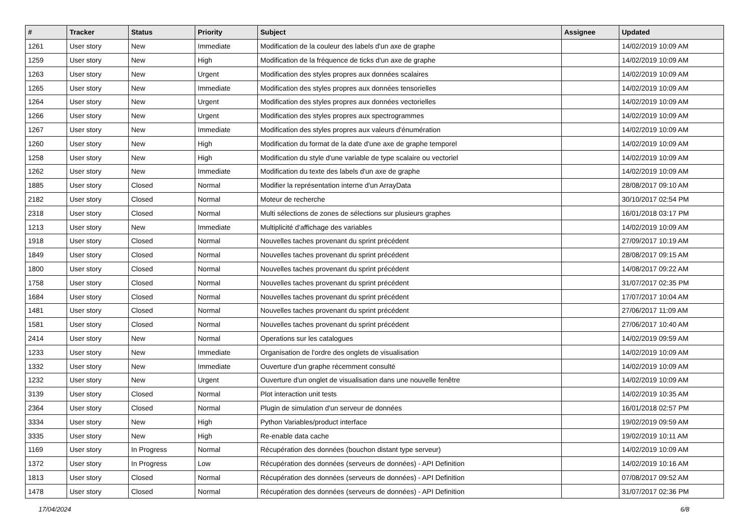| # | Tracker | Status | Priority | Subject | Assignee | Updated |
| --- | --- | --- | --- | --- | --- | --- |
| 1261 | User story | New | Immediate | Modification de la couleur des labels d'un axe de graphe | | 14/02/2019 10:09 AM |
| 1259 | User story | New | High | Modification de la fréquence de ticks d'un axe de graphe | | 14/02/2019 10:09 AM |
| 1263 | User story | New | Urgent | Modification des styles propres aux données scalaires | | 14/02/2019 10:09 AM |
| 1265 | User story | New | Immediate | Modification des styles propres aux données tensorielles | | 14/02/2019 10:09 AM |
| 1264 | User story | New | Urgent | Modification des styles propres aux données vectorielles | | 14/02/2019 10:09 AM |
| 1266 | User story | New | Urgent | Modification des styles propres aux spectrogrammes | | 14/02/2019 10:09 AM |
| 1267 | User story | New | Immediate | Modification des styles propres aux valeurs d'énumération | | 14/02/2019 10:09 AM |
| 1260 | User story | New | High | Modification du format de la date d'une axe de graphe temporel | | 14/02/2019 10:09 AM |
| 1258 | User story | New | High | Modification du style d'une variable de type scalaire ou vectoriel | | 14/02/2019 10:09 AM |
| 1262 | User story | New | Immediate | Modification du texte des labels d'un axe de graphe | | 14/02/2019 10:09 AM |
| 1885 | User story | Closed | Normal | Modifier la représentation interne d'un ArrayData | | 28/08/2017 09:10 AM |
| 2182 | User story | Closed | Normal | Moteur de recherche | | 30/10/2017 02:54 PM |
| 2318 | User story | Closed | Normal | Multi sélections de zones de sélections sur plusieurs graphes | | 16/01/2018 03:17 PM |
| 1213 | User story | New | Immediate | Multiplicité d'affichage des variables | | 14/02/2019 10:09 AM |
| 1918 | User story | Closed | Normal | Nouvelles taches provenant du sprint précédent | | 27/09/2017 10:19 AM |
| 1849 | User story | Closed | Normal | Nouvelles taches provenant du sprint précédent | | 28/08/2017 09:15 AM |
| 1800 | User story | Closed | Normal | Nouvelles taches provenant du sprint précédent | | 14/08/2017 09:22 AM |
| 1758 | User story | Closed | Normal | Nouvelles taches provenant du sprint précédent | | 31/07/2017 02:35 PM |
| 1684 | User story | Closed | Normal | Nouvelles taches provenant du sprint précédent | | 17/07/2017 10:04 AM |
| 1481 | User story | Closed | Normal | Nouvelles taches provenant du sprint précédent | | 27/06/2017 11:09 AM |
| 1581 | User story | Closed | Normal | Nouvelles taches provenant du sprint précédent | | 27/06/2017 10:40 AM |
| 2414 | User story | New | Normal | Operations sur les catalogues | | 14/02/2019 09:59 AM |
| 1233 | User story | New | Immediate | Organisation de l'ordre des onglets de visualisation | | 14/02/2019 10:09 AM |
| 1332 | User story | New | Immediate | Ouverture d'un graphe récemment consulté | | 14/02/2019 10:09 AM |
| 1232 | User story | New | Urgent | Ouverture d'un onglet de visualisation dans une nouvelle fenêtre | | 14/02/2019 10:09 AM |
| 3139 | User story | Closed | Normal | Plot interaction unit tests | | 14/02/2019 10:35 AM |
| 2364 | User story | Closed | Normal | Plugin de simulation d'un serveur de données | | 16/01/2018 02:57 PM |
| 3334 | User story | New | High | Python Variables/product interface | | 19/02/2019 09:59 AM |
| 3335 | User story | New | High | Re-enable data cache | | 19/02/2019 10:11 AM |
| 1169 | User story | In Progress | Normal | Récupération des données (bouchon distant type serveur) | | 14/02/2019 10:09 AM |
| 1372 | User story | In Progress | Low | Récupération des données (serveurs de données) - API Definition | | 14/02/2019 10:16 AM |
| 1813 | User story | Closed | Normal | Récupération des données (serveurs de données) - API Definition | | 07/08/2017 09:52 AM |
| 1478 | User story | Closed | Normal | Récupération des données (serveurs de données) - API Definition | | 31/07/2017 02:36 PM |
17/04/2024 6/8